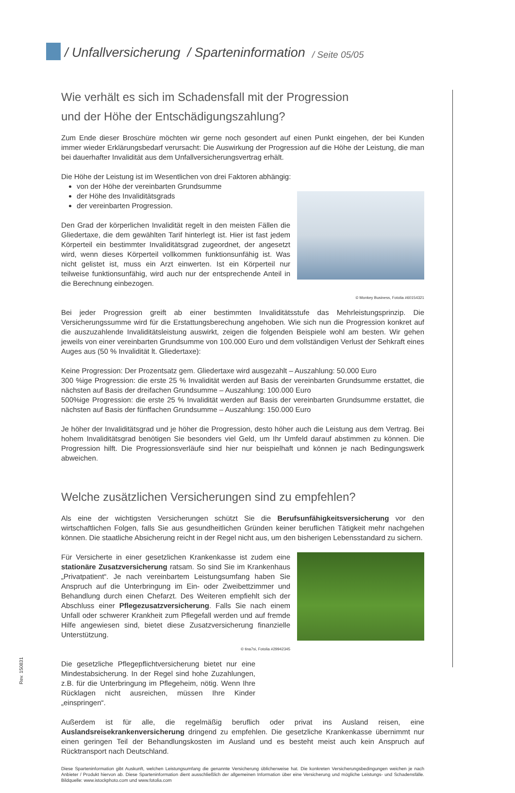/ Unfallversicherung / Sparteninformation / Seite 05/05
Wie verhält es sich im Schadensfall mit der Progression
und der Höhe der Entschädigungszahlung?
Zum Ende dieser Broschüre möchten wir gerne noch gesondert auf einen Punkt eingehen, der bei Kunden immer wieder Erklärungsbedarf verursacht: Die Auswirkung der Progression auf die Höhe der Leistung, die man bei dauerhafter Invalidität aus dem Unfallversicherungsvertrag erhält.
Die Höhe der Leistung ist im Wesentlichen von drei Faktoren abhängig:
von der Höhe der vereinbarten Grundsumme
der Höhe des Invaliditätsgrads
der vereinbarten Progression.
Den Grad der körperlichen Invalidität regelt in den meisten Fällen die Gliedertaxe, die dem gewählten Tarif hinterlegt ist. Hier ist fast jedem Körperteil ein bestimmter Invaliditätsgrad zugeordnet, der angesetzt wird, wenn dieses Körperteil vollkommen funktionsunfähig ist. Was nicht gelistet ist, muss ein Arzt einwerten. Ist ein Körperteil nur teilweise funktionsunfähig, wird auch nur der entsprechende Anteil in die Berechnung einbezogen.
© Monkey Business, Fotolia #60154321
Bei jeder Progression greift ab einer bestimmten Invaliditätsstufe das Mehrleistungsprinzip. Die Versicherungssumme wird für die Erstattungsberechung angehoben. Wie sich nun die Progression konkret auf die auszuzahlende Invaliditätsleistung auswirkt, zeigen die folgenden Beispiele wohl am besten. Wir gehen jeweils von einer vereinbarten Grundsumme von 100.000 Euro und dem vollständigen Verlust der Sehkraft eines Auges aus (50 % Invalidität lt. Gliedertaxe):
Keine Progression: Der Prozentsatz gem. Gliedertaxe wird ausgezahlt – Auszahlung: 50.000 Euro
300 %ige Progression: die erste 25 % Invalidität werden auf Basis der vereinbarten Grundsumme erstattet, die nächsten auf Basis der dreifachen Grundsumme – Auszahlung: 100.000 Euro
500%ige Progression: die erste 25 % Invalidität werden auf Basis der vereinbarten Grundsumme erstattet, die nächsten auf Basis der fünffachen Grundsumme – Auszahlung: 150.000 Euro
Je höher der Invaliditätsgrad und je höher die Progression, desto höher auch die Leistung aus dem Vertrag. Bei hohem Invaliditätsgrad benötigen Sie besonders viel Geld, um Ihr Umfeld darauf abstimmen zu können. Die Progression hilft. Die Progressionsverläufe sind hier nur beispielhaft und können je nach Bedingungswerk abweichen.
Welche zusätzlichen Versicherungen sind zu empfehlen?
Als eine der wichtigsten Versicherungen schützt Sie die Berufsunfähigkeitsversicherung vor den wirtschaftlichen Folgen, falls Sie aus gesundheitlichen Gründen keiner beruflichen Tätigkeit mehr nachgehen können. Die staatliche Absicherung reicht in der Regel nicht aus, um den bisherigen Lebensstandard zu sichern.
Für Versicherte in einer gesetzlichen Krankenkasse ist zudem eine stationäre Zusatzversicherung ratsam. So sind Sie im Krankenhaus „Privatpatient“. Je nach vereinbartem Leistungsumfang haben Sie Anspruch auf die Unterbringung im Ein- oder Zweibettzimmer und Behandlung durch einen Chefarzt. Des Weiteren empfiehlt sich der Abschluss einer Pflegezusatzversicherung. Falls Sie nach einem Unfall oder schwerer Krankheit zum Pflegefall werden und auf fremde Hilfe angewiesen sind, bietet diese Zusatzversicherung finanzielle Unterstützung.
© tina7si, Fotolia #29942345
Die gesetzliche Pflegepflichtversicherung bietet nur eine Mindestabsicherung. In der Regel sind hohe Zuzahlungen, z.B. für die Unterbringung im Pflegeheim, nötig. Wenn Ihre Rücklagen nicht ausreichen, müssen Ihre Kinder „einspringen“.
Außerdem ist für alle, die regelmäßig beruflich oder privat ins Ausland reisen, eine Auslandsreisekrankenversicherung dringend zu empfehlen. Die gesetzliche Krankenkasse übernimmt nur einen geringen Teil der Behandlungskosten im Ausland und es besteht meist auch kein Anspruch auf Rücktransport nach Deutschland.
Diese Sparteninformation gibt Auskunft, welchen Leistungsumfang die genannte Versicherung üblicherweise hat. Die konkreten Versicherungsbedingungen weichen je nach Anbieter / Produkt hiervon ab. Diese Sparteninformation dient ausschließlich der allgemeinen Information über eine Versicherung und mögliche Leistungs- und Schadensfälle. Bildquelle: www.istockphoto.com und www.fotolia.com
Rev. 150831